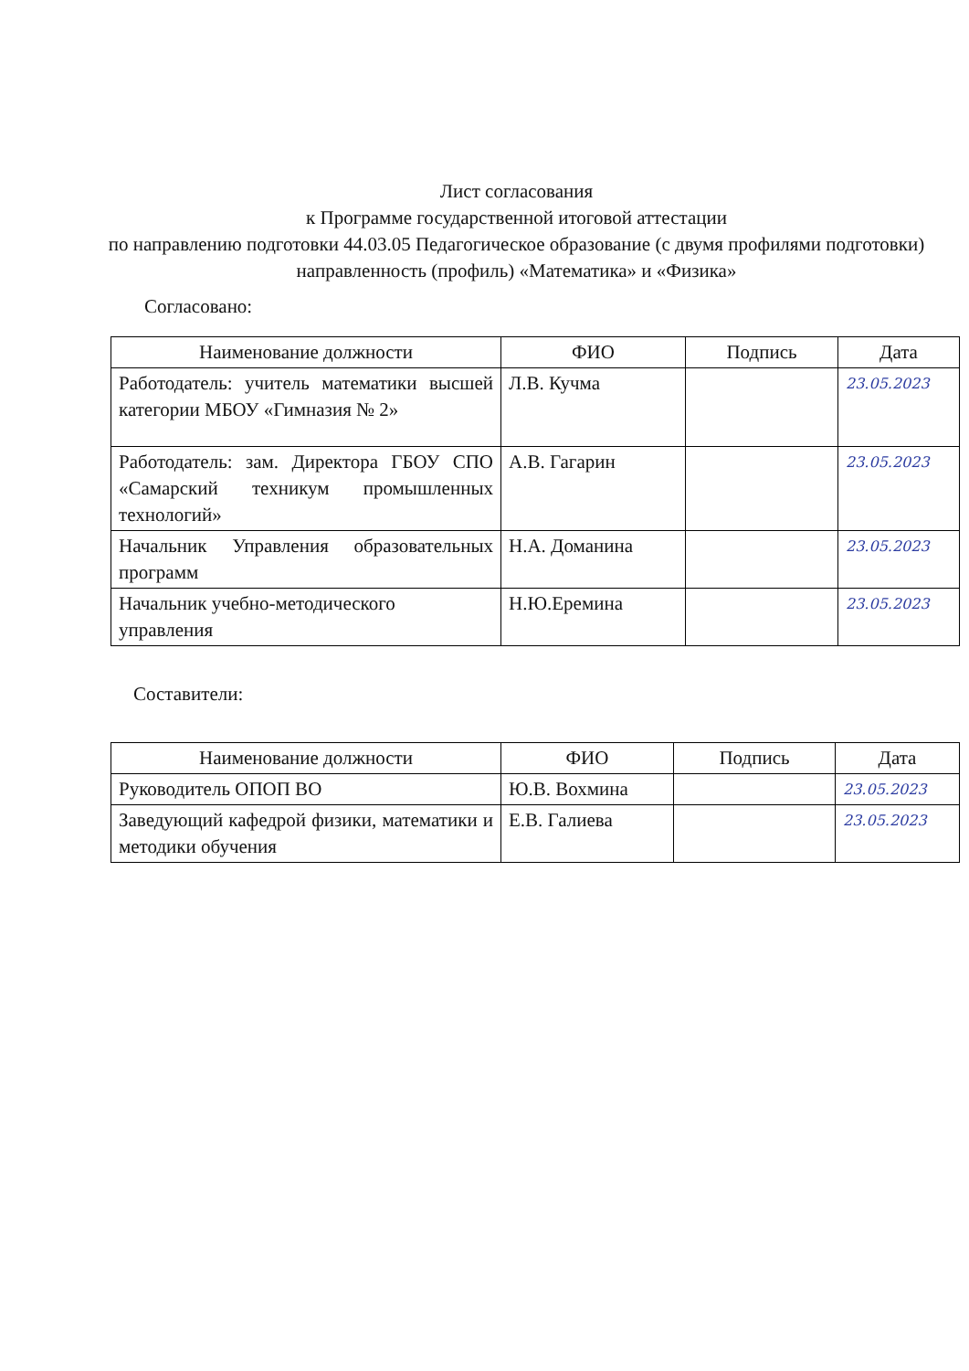Лист согласования
к Программе государственной итоговой аттестации
по направлению подготовки 44.03.05 Педагогическое образование (с двумя профилями подготовки)
направленность (профиль) «Математика» и «Физика»
Согласовано:
| Наименование должности | ФИО | Подпись | Дата |
| --- | --- | --- | --- |
| Работодатель: учитель математики высшей категории МБОУ «Гимназия № 2» | Л.В. Кучма | | 23.05.2023 |
| Работодатель: зам. Директора ГБОУ СПО «Самарский техникум промышленных технологий» | А.В. Гагарин | | 23.05.2023 |
| Начальник Управления образовательных программ | Н.А. Доманина | | 23.05.2023 |
| Начальник учебно-методического управления | Н.Ю.Еремина | | 23.05.2023 |
Составители:
| Наименование должности | ФИО | Подпись | Дата |
| --- | --- | --- | --- |
| Руководитель ОПОП ВО | Ю.В. Вохмина | | 23.05.2023 |
| Заведующий кафедрой физики, математики и методики обучения | Е.В. Галиева | | 23.05.2023 |